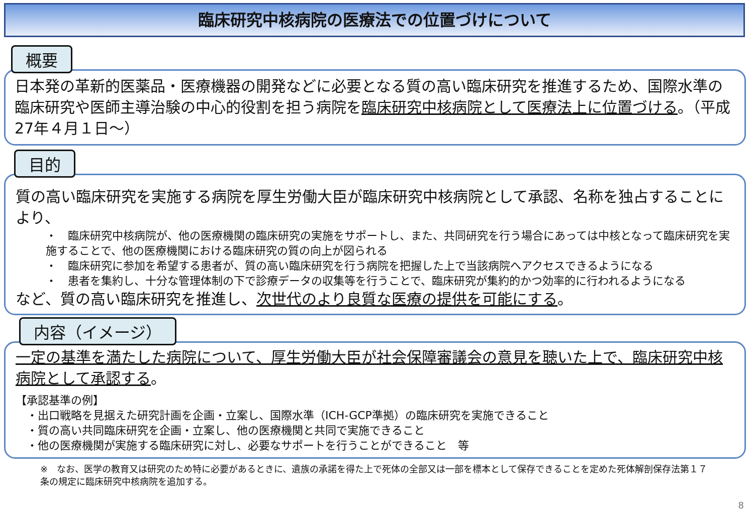臨床研究中核病院の医療法での位置づけについて
概要
日本発の革新的医薬品・医療機器の開発などに必要となる質の高い臨床研究を推進するため、国際水準の臨床研究や医師主導治験の中心的役割を担う病院を臨床研究中核病院として医療法上に位置づける。（平成27年４月１日～）
目的
質の高い臨床研究を実施する病院を厚生労働大臣が臨床研究中核病院として承認、名称を独占することにより、
・　臨床研究中核病院が、他の医療機関の臨床研究の実施をサポートし、また、共同研究を行う場合にあっては中核となって臨床研究を実施することで、他の医療機関における臨床研究の質の向上が図られる
・　臨床研究に参加を希望する患者が、質の高い臨床研究を行う病院を把握した上で当該病院へアクセスできるようになる
・　患者を集約し、十分な管理体制の下で診療データの収集等を行うことで、臨床研究が集約的かつ効率的に行われるようになる
など、質の高い臨床研究を推進し、次世代のより良質な医療の提供を可能にする。
内容（イメージ）
一定の基準を満たした病院について、厚生労働大臣が社会保障審議会の意見を聴いた上で、臨床研究中核病院として承認する。
【承認基準の例】
　・出口戦略を見据えた研究計画を企画・立案し、国際水準（ICH-GCP準拠）の臨床研究を実施できること
　・質の高い共同臨床研究を企画・立案し、他の医療機関と共同で実施できること
　・他の医療機関が実施する臨床研究に対し、必要なサポートを行うことができること　等
※　なお、医学の教育又は研究のため特に必要があるときに、遺族の承諾を得た上で死体の全部又は一部を標本として保存できることを定めた死体解剖保存法第１７条の規定に臨床研究中核病院を追加する。
8